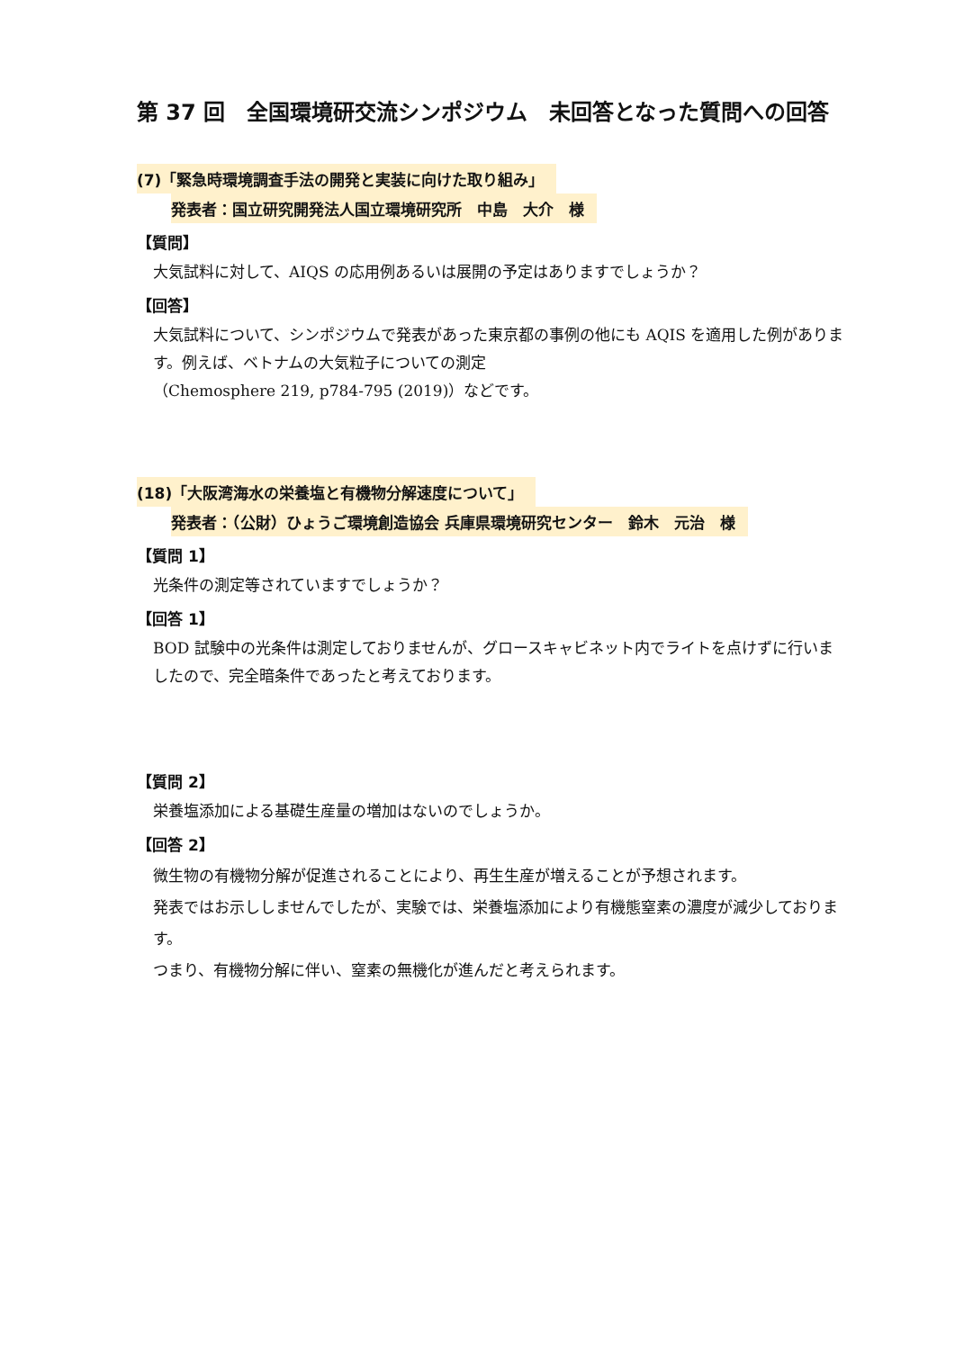第 37 回　全国環境研交流シンポジウム　未回答となった質問への回答
(7)「緊急時環境調査手法の開発と実装に向けた取り組み」
発表者：国立研究開発法人国立環境研究所　中島　大介　様
【質問】
大気試料に対して、AIQS の応用例あるいは展開の予定はありますでしょうか？
【回答】
大気試料について、シンポジウムで発表があった東京都の事例の他にも AQIS を適用した例があります。例えば、ベトナムの大気粒子についての測定
（Chemosphere 219, p784-795 (2019)）などです。
(18)「大阪湾海水の栄養塩と有機物分解速度について」
発表者：（公財）ひょうご環境創造協会 兵庫県環境研究センター　鈴木　元治　様
【質問 1】
光条件の測定等されていますでしょうか？
【回答 1】
BOD 試験中の光条件は測定しておりませんが、グロースキャビネット内でライトを点けずに行いましたので、完全暗条件であったと考えております。
【質問 2】
栄養塩添加による基礎生産量の増加はないのでしょうか。
【回答 2】
微生物の有機物分解が促進されることにより、再生生産が増えることが予想されます。
発表ではお示ししませんでしたが、実験では、栄養塩添加により有機態窒素の濃度が減少しております。
つまり、有機物分解に伴い、窒素の無機化が進んだと考えられます。